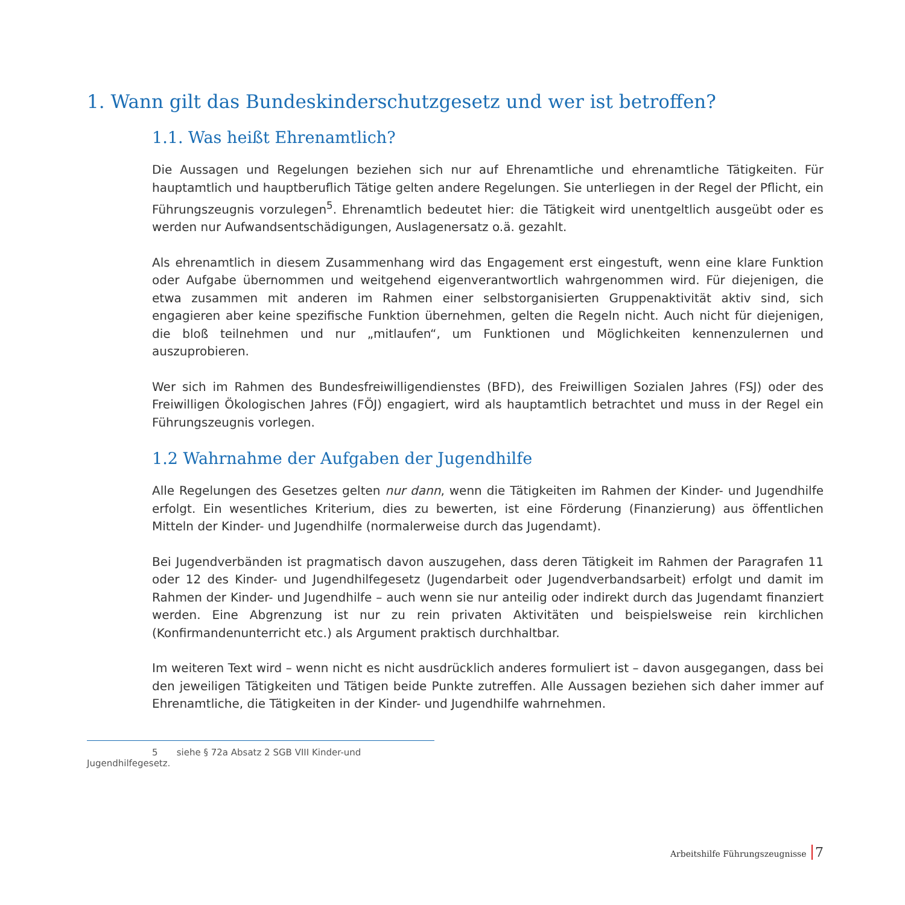1. Wann gilt das Bundeskinderschutzgesetz und wer ist betroffen?
1.1. Was heißt Ehrenamtlich?
Die Aussagen und Regelungen beziehen sich nur auf Ehrenamtliche und ehrenamtliche Tätigkeiten. Für hauptamtlich und hauptberuflich Tätige gelten andere Regelungen. Sie unterliegen in der Regel der Pflicht, ein Führungszeugnis vorzulegen<sup>5</sup>. Ehrenamtlich bedeutet hier: die Tätigkeit wird unentgeltlich ausgeübt oder es werden nur Aufwandsentschädigungen, Auslagenersatz o.ä. gezahlt.
Als ehrenamtlich in diesem Zusammenhang wird das Engagement erst eingestuft, wenn eine klare Funktion oder Aufgabe übernommen und weitgehend eigenverantwortlich wahrgenommen wird. Für diejenigen, die etwa zusammen mit anderen im Rahmen einer selbstorganisierten Gruppenaktivität aktiv sind, sich engagieren aber keine spezifische Funktion übernehmen, gelten die Regeln nicht. Auch nicht für diejenigen, die bloß teilnehmen und nur „mitlaufen“, um Funktionen und Möglichkeiten kennenzulernen und auszuprobieren.
Wer sich im Rahmen des Bundesfreiwilligendienstes (BFD), des Freiwilligen Sozialen Jahres (FSJ) oder des Freiwilligen Ökologischen Jahres (FÖJ) engagiert, wird als hauptamtlich betrachtet und muss in der Regel ein Führungszeugnis vorlegen.
1.2 Wahrnahme der Aufgaben der Jugendhilfe
Alle Regelungen des Gesetzes gelten nur dann, wenn die Tätigkeiten im Rahmen der Kinder- und Jugendhilfe erfolgt. Ein wesentliches Kriterium, dies zu bewerten, ist eine Förderung (Finanzierung) aus öffentlichen Mitteln der Kinder- und Jugendhilfe (normalerweise durch das Jugendamt).
Bei Jugendverbänden ist pragmatisch davon auszugehen, dass deren Tätigkeit im Rahmen der Paragrafen 11 oder 12 des Kinder- und Jugendhilfegesetz (Jugendarbeit oder Jugendverbandsarbeit) erfolgt und damit im Rahmen der Kinder- und Jugendhilfe – auch wenn sie nur anteilig oder indirekt durch das Jugendamt finanziert werden. Eine Abgrenzung ist nur zu rein privaten Aktivitäten und beispielsweise rein kirchlichen (Konfirmandenunterricht etc.) als Argument praktisch durchhaltbar.
Im weiteren Text wird – wenn nicht es nicht ausdrücklich anderes formuliert ist – davon ausgegangen, dass bei den jeweiligen Tätigkeiten und Tätigen beide Punkte zutreffen. Alle Aussagen beziehen sich daher immer auf Ehrenamtliche, die Tätigkeiten in der Kinder- und Jugendhilfe wahrnehmen.
5 siehe § 72a Absatz 2 SGB VIII Kinder-und Jugendhilfegesetz.
Arbeitshilfe Führungszeugnisse 7